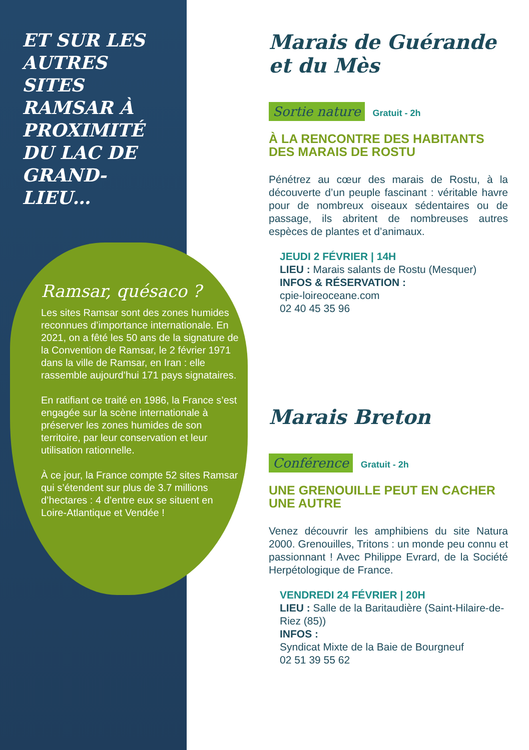ET SUR LES AUTRES SITES RAMSAR À PROXIMITÉ DU LAC DE GRAND-LIEU…
Ramsar, quésaco ?
Les sites Ramsar sont des zones humides reconnues d’importance internationale. En 2021, on a fêté les 50 ans de la signature de la Convention de Ramsar, le 2 février 1971 dans la ville de Ramsar, en Iran : elle rassemble aujourd’hui 171 pays signataires.
En ratifiant ce traité en 1986, la France s’est engagée sur la scène internationale à préserver les zones humides de son territoire, par leur conservation et leur utilisation rationnelle.
À ce jour, la France compte 52 sites Ramsar qui s’étendent sur plus de 3.7 millions d’hectares : 4 d’entre eux se situent en Loire-Atlantique et Vendée !
Marais de Guérande et du Mès
Sortie nature Gratuit - 2h
À LA RENCONTRE DES HABITANTS DES MARAIS DE ROSTU
Pénétrez au cœur des marais de Rostu, à la découverte d’un peuple fascinant : véritable havre pour de nombreux oiseaux sédentaires ou de passage, ils abritent de nombreuses autres espèces de plantes et d’animaux.
JEUDI 2 FÉVRIER | 14H
LIEU : Marais salants de Rostu (Mesquer)
INFOS & RÉSERVATION :
cpie-loireoceane.com
02 40 45 35 96
Marais Breton
Conférence Gratuit - 2h
UNE GRENOUILLE PEUT EN CACHER UNE AUTRE
Venez découvrir les amphibiens du site Natura 2000. Grenouilles, Tritons : un monde peu connu et passionnant ! Avec Philippe Evrard, de la Société Herpétologique de France.
VENDREDI 24 FÉVRIER | 20H
LIEU : Salle de la Baritaudière (Saint-Hilaire-de-Riez (85))
INFOS :
Syndicat Mixte de la Baie de Bourgneuf
02 51 39 55 62